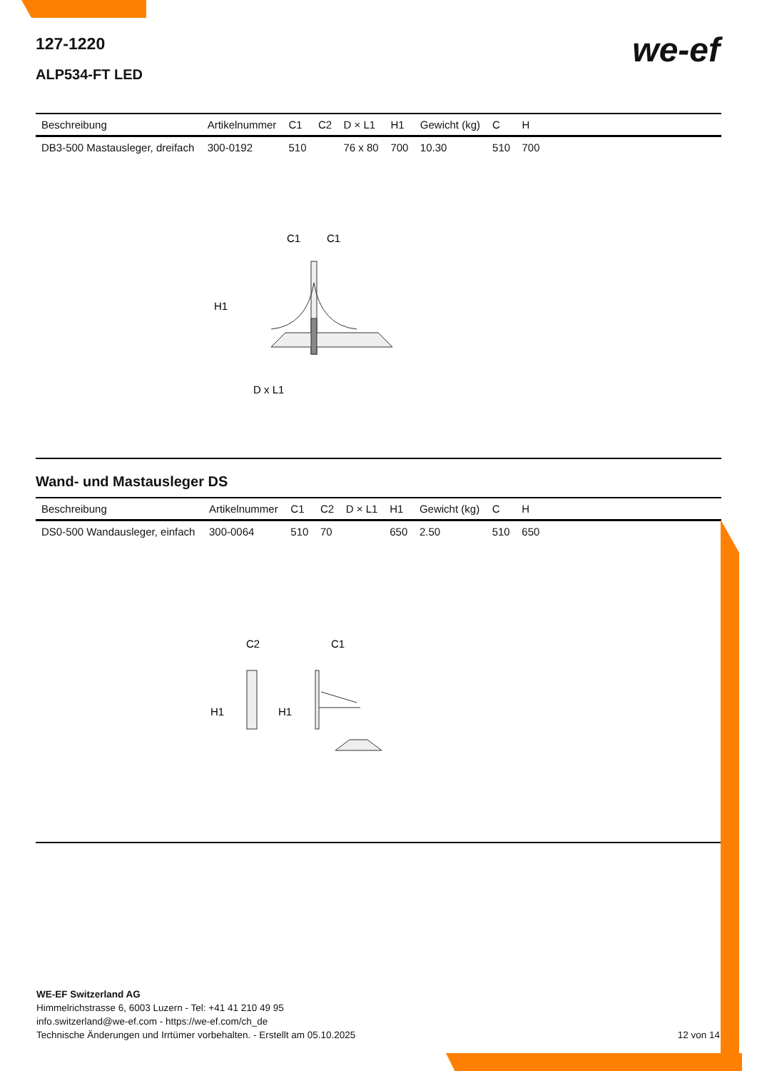we-ef
127-1220
ALP534-FT LED
| Beschreibung | Artikelnummer | C1 | C2 | D × L1 | H1 | Gewicht (kg) | C | H | |
| --- | --- | --- | --- | --- | --- | --- | --- | --- | --- |
| DB3-500 Mastausleger, dreifach | 300-0192 | 510 | | 76 x 80 | 700 | 10.30 | 510 | 700 | |
C1
C1
H1
D x L1
Wand- und Mastausleger DS
| Beschreibung | Artikelnummer | C1 | C2 | D × L1 | H1 | Gewicht (kg) | C | H | |
| --- | --- | --- | --- | --- | --- | --- | --- | --- | --- |
| DS0-500 Wandausleger, einfach | 300-0064 | 510 | 70 | | 650 | 2.50 | 510 | 650 | |
C2
C1
H1
H1
WE-EF Switzerland AG
Himmelrichstrasse 6, 6003 Luzern - Tel: +41 41 210 49 95
info.switzerland@we-ef.com - https://we-ef.com/ch_de
Technische Änderungen und Irrtümer vorbehalten. - Erstellt am 05.10.2025 12 von 14